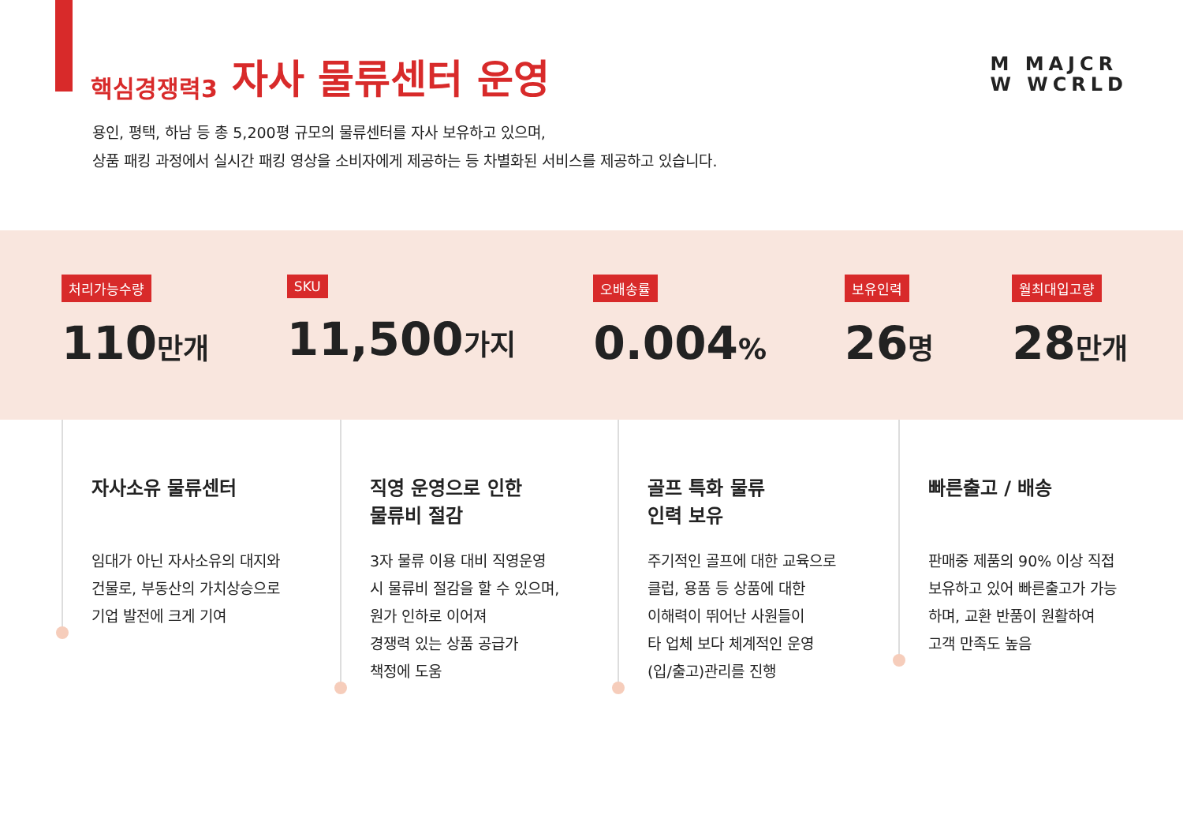핵심경쟁력3 자사 물류센터 운영
M MAJCR
W WCRLD
용인, 평택, 하남 등 총 5,200평 규모의 물류센터를 자사 보유하고 있으며,
상품 패킹 과정에서 실시간 패킹 영상을 소비자에게 제공하는 등 차별화된 서비스를 제공하고 있습니다.
처리가능수량
110만개
SKU
11,500가지
오배송률
0.004%
보유인력
26명
월최대입고량
28만개
자사소유 물류센터
임대가 아닌 자사소유의 대지와
건물로, 부동산의 가치상승으로
기업 발전에 크게 기여
직영 운영으로 인한
물류비 절감
3자 물류 이용 대비 직영운영
시 물류비 절감을 할 수 있으며,
원가 인하로 이어져
경쟁력 있는 상품 공급가
책정에 도움
골프 특화 물류
인력 보유
주기적인 골프에 대한 교육으로
클럽, 용품 등 상품에 대한
이해력이 뛰어난 사원들이
타 업체 보다 체계적인 운영
(입/출고)관리를 진행
빠른출고 / 배송
판매중 제품의 90% 이상 직접
보유하고 있어 빠른출고가 가능
하며, 교환 반품이 원활하여
고객 만족도 높음